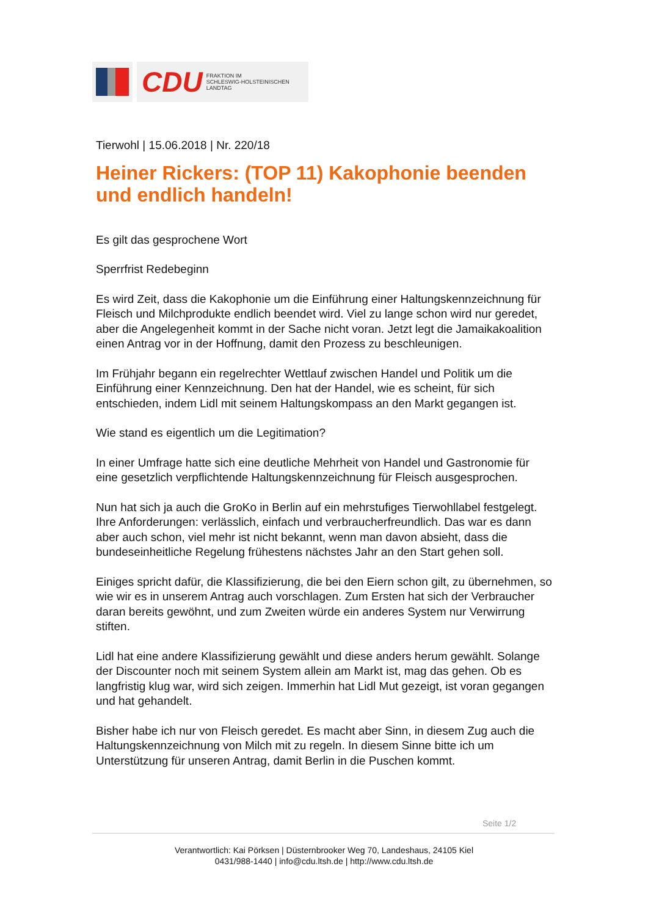CDU FRAKTION IM
SCHLESWIG-HOLSTEINISCHEN
LANDTAG
Tierwohl | 15.06.2018 | Nr. 220/18
Heiner Rickers: (TOP 11) Kakophonie beenden und endlich handeln!
Es gilt das gesprochene Wort
Sperrfrist Redebeginn
Es wird Zeit, dass die Kakophonie um die Einführung einer Haltungskennzeichnung für Fleisch und Milchprodukte endlich beendet wird. Viel zu lange schon wird nur geredet, aber die Angelegenheit kommt in der Sache nicht voran. Jetzt legt die Jamaikakoalition einen Antrag vor in der Hoffnung, damit den Prozess zu beschleunigen.
Im Frühjahr begann ein regelrechter Wettlauf zwischen Handel und Politik um die Einführung einer Kennzeichnung. Den hat der Handel, wie es scheint, für sich entschieden, indem Lidl mit seinem Haltungskompass an den Markt gegangen ist.
Wie stand es eigentlich um die Legitimation?
In einer Umfrage hatte sich eine deutliche Mehrheit von Handel und Gastronomie für eine gesetzlich verpflichtende Haltungskennzeichnung für Fleisch ausgesprochen.
Nun hat sich ja auch die GroKo in Berlin auf ein mehrstufiges Tierwohllabel festgelegt. Ihre Anforderungen: verlässlich, einfach und verbraucherfreundlich. Das war es dann aber auch schon, viel mehr ist nicht bekannt, wenn man davon absieht, dass die bundeseinheitliche Regelung frühestens nächstes Jahr an den Start gehen soll.
Einiges spricht dafür, die Klassifizierung, die bei den Eiern schon gilt, zu übernehmen, so wie wir es in unserem Antrag auch vorschlagen. Zum Ersten hat sich der Verbraucher daran bereits gewöhnt, und zum Zweiten würde ein anderes System nur Verwirrung stiften.
Lidl hat eine andere Klassifizierung gewählt und diese anders herum gewählt. Solange der Discounter noch mit seinem System allein am Markt ist, mag das gehen. Ob es langfristig klug war, wird sich zeigen. Immerhin hat Lidl Mut gezeigt, ist voran gegangen und hat gehandelt.
Bisher habe ich nur von Fleisch geredet. Es macht aber Sinn, in diesem Zug auch die Haltungskennzeichnung von Milch mit zu regeln. In diesem Sinne bitte ich um Unterstützung für unseren Antrag, damit Berlin in die Puschen kommt.
Seite 1/2
Verantwortlich: Kai Pörksen | Düsternbrooker Weg 70, Landeshaus, 24105 Kiel
0431/988-1440 | info@cdu.ltsh.de | http://www.cdu.ltsh.de